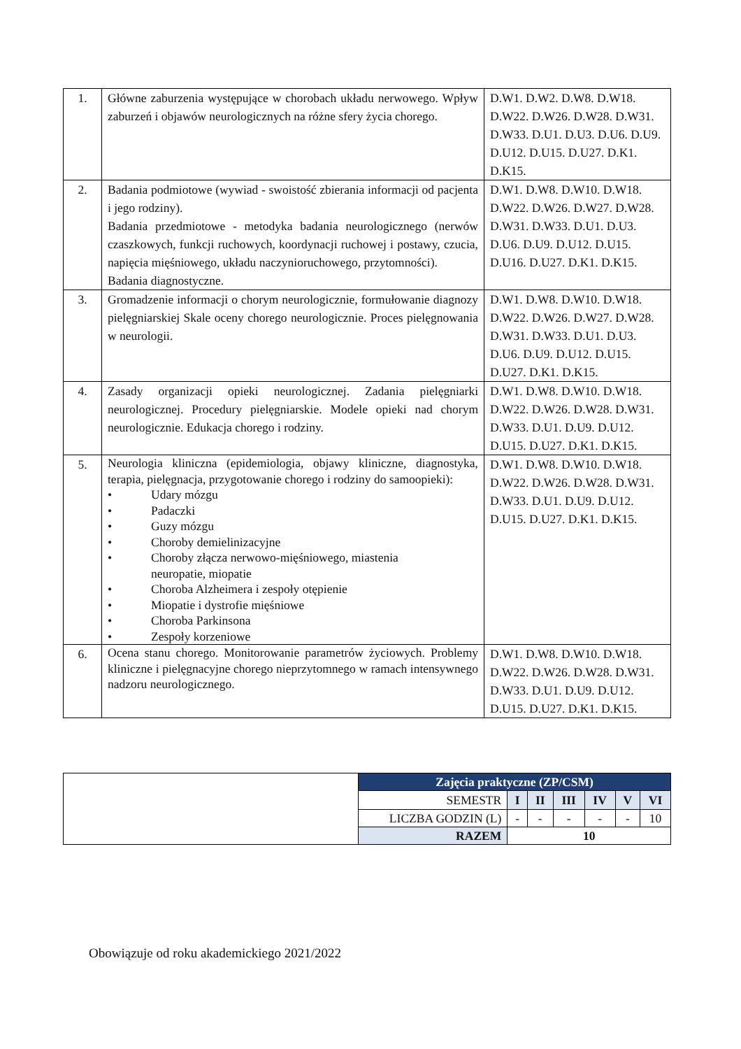| 1. | Główne zaburzenia występujące w chorobach układu nerwowego. Wpływ zaburzeń i objawów neurologicznych na różne sfery życia chorego. | D.W1. D.W2. D.W8. D.W18. D.W22. D.W26. D.W28. D.W31. D.W33. D.U1. D.U3. D.U6. D.U9. D.U12. D.U15. D.U27. D.K1. D.K15. |
| 2. | Badania podmiotowe (wywiad - swoistość zbierania informacji od pacjenta i jego rodziny). Badania przedmiotowe - metodyka badania neurologicznego (nerwów czaszkowych, funkcji ruchowych, koordynacji ruchowej i postawy, czucia, napięcia mięśniowego, układu naczynioruchowego, przytomności). Badania diagnostyczne. | D.W1. D.W8. D.W10. D.W18. D.W22. D.W26. D.W27. D.W28. D.W31. D.W33. D.U1. D.U3. D.U6. D.U9. D.U12. D.U15. D.U16. D.U27. D.K1. D.K15. |
| 3. | Gromadzenie informacji o chorym neurologicznie, formułowanie diagnozy pielęgniarskiej Skale oceny chorego neurologicznie. Proces pielęgnowania w neurologii. | D.W1. D.W8. D.W10. D.W18. D.W22. D.W26. D.W27. D.W28. D.W31. D.W33. D.U1. D.U3. D.U6. D.U9. D.U12. D.U15. D.U27. D.K1. D.K15. |
| 4. | Zasady organizacji opieki neurologicznej. Zadania pielęgniarki neurologicznej. Procedury pielęgniarskie. Modele opieki nad chorym neurologicznie. Edukacja chorego i rodziny. | D.W1. D.W8. D.W10. D.W18. D.W22. D.W26. D.W28. D.W31. D.W33. D.U1. D.U9. D.U12. D.U15. D.U27. D.K1. D.K15. |
| 5. | Neurologia kliniczna (epidemiologia, objawy kliniczne, diagnostyka, terapia, pielęgnacja, przygotowanie chorego i rodziny do samoopieki): • Udary mózgu • Padaczki • Guzy mózgu • Choroby demielinizacyjne • Choroby złącza nerwowo-mięśniowego, miastenia neuropatie, miopatie • Choroba Alzheimera i zespoły otępienie • Miopatie i dystrofie mięśniowe • Choroba Parkinsona • Zespoły korzeniowe | D.W1. D.W8. D.W10. D.W18. D.W22. D.W26. D.W28. D.W31. D.W33. D.U1. D.U9. D.U12. D.U15. D.U27. D.K1. D.K15. |
| 6. | Ocena stanu chorego. Monitorowanie parametrów życiowych. Problemy kliniczne i pielęgnacyjne chorego nieprzytomnego w ramach intensywnego nadzoru neurologicznego. | D.W1. D.W8. D.W10. D.W18. D.W22. D.W26. D.W28. D.W31. D.W33. D.U1. D.U9. D.U12. D.U15. D.U27. D.K1. D.K15. |
| | Zajęcia praktyczne (ZP/CSM) | | | | | | |
| | SEMESTR | I | II | III | IV | V | VI |
| | LICZBA GODZIN (L) | - | - | - | - | - | 10 |
| | RAZEM | 10 | | | | | |
Obowiązuje od roku akademickiego 2021/2022